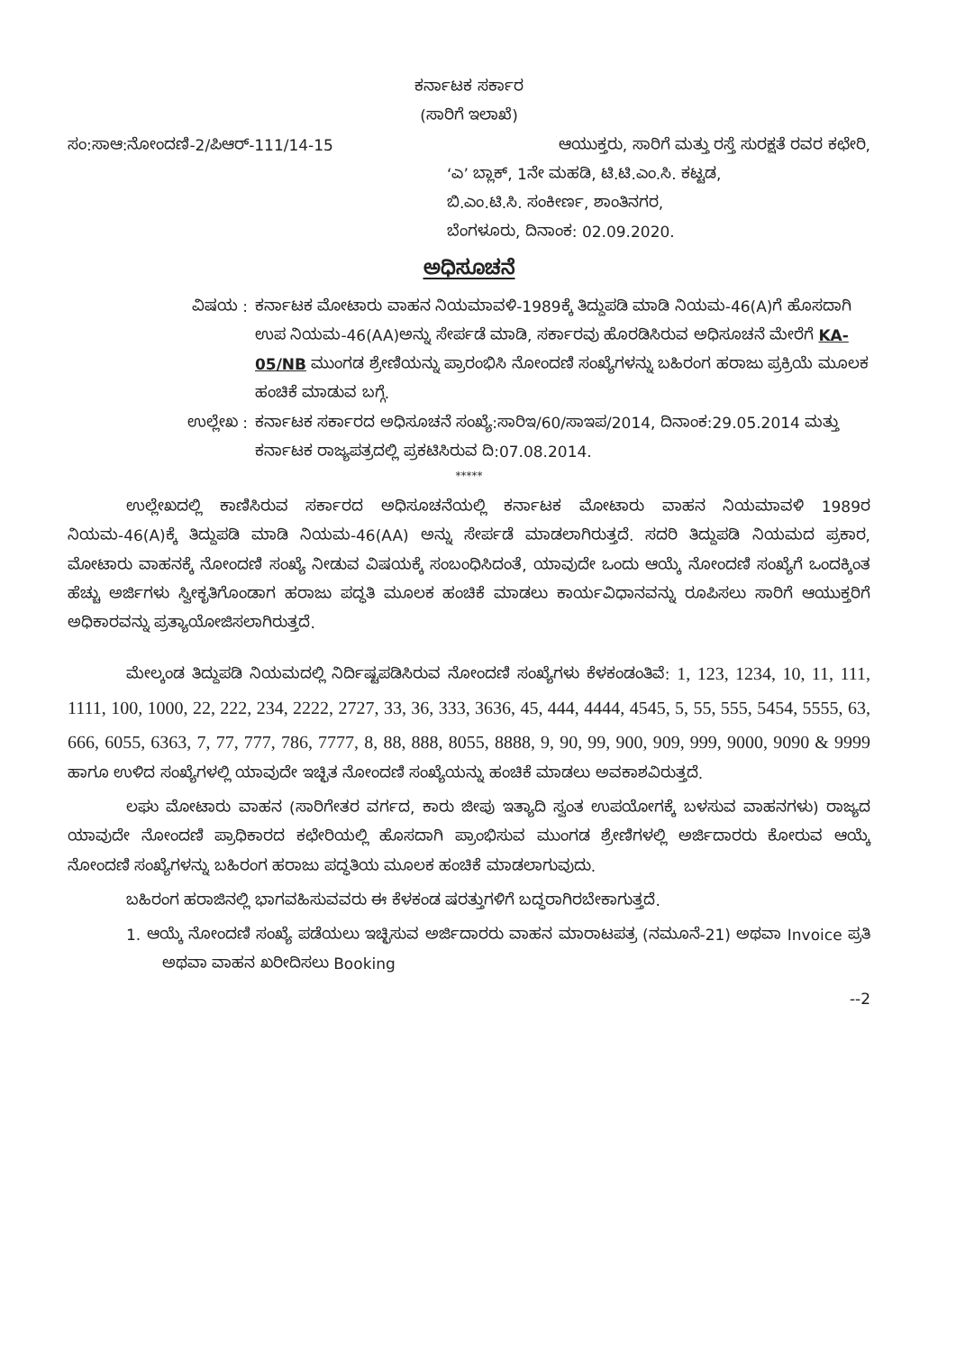ಕರ್ನಾಟಕ ಸರ್ಕಾರ
(ಸಾರಿಗೆ ಇಲಾಖೆ)
ಸಂ:ಸಾಆ:ನೋಂದಣಿ-2/ಪಿಆರ್-111/14-15
ಆಯುಕ್ತರು, ಸಾರಿಗೆ ಮತ್ತು ರಸ್ತೆ ಸುರಕ್ಷತೆ ರವರ ಕಛೇರಿ,
‘ಎ’ ಬ್ಲಾಕ್, 1ನೇ ಮಹಡಿ, ಟಿ.ಟಿ.ಎಂ.ಸಿ. ಕಟ್ಟಡ,
ಬಿ.ಎಂ.ಟಿ.ಸಿ. ಸಂಕೀರ್ಣ, ಶಾಂತಿನಗರ,
ಬೆಂಗಳೂರು, ದಿನಾಂಕ: 02.09.2020.
ಅಧಿಸೂಚನೆ
ವಿಷಯ : ಕರ್ನಾಟಕ ಮೋಟಾರು ವಾಹನ ನಿಯಮಾವಳಿ-1989ಕ್ಕೆ ತಿದ್ದುಪಡಿ ಮಾಡಿ ನಿಯಮ-46(A)ಗೆ ಹೊಸದಾಗಿ ಉಪ ನಿಯಮ-46(AA)ಅನ್ನು ಸೇರ್ಪಡೆ ಮಾಡಿ, ಸರ್ಕಾರವು ಹೊರಡಿಸಿರುವ ಅಧಿಸೂಚನೆ ಮೇರೆಗೆ KA-05/NB ಮುಂಗಡ ಶ್ರೇಣಿಯನ್ನು ಪ್ರಾರಂಭಿಸಿ ನೋಂದಣಿ ಸಂಖ್ಯೆಗಳನ್ನು ಬಹಿರಂಗ ಹರಾಜು ಪ್ರಕ್ರಿಯೆ ಮೂಲಕ ಹಂಚಿಕೆ ಮಾಡುವ ಬಗ್ಗೆ.
ಉಲ್ಲೇಖ : ಕರ್ನಾಟಕ ಸರ್ಕಾರದ ಅಧಿಸೂಚನೆ ಸಂಖ್ಯೆ:ಸಾರಿಇ/60/ಸಾಇಪ/2014, ದಿನಾಂಕ:29.05.2014 ಮತ್ತು ಕರ್ನಾಟಕ ರಾಜ್ಯಪತ್ರದಲ್ಲಿ ಪ್ರಕಟಿಸಿರುವ ದಿ:07.08.2014.
*****
ಉಲ್ಲೇಖದಲ್ಲಿ ಕಾಣಿಸಿರುವ ಸರ್ಕಾರದ ಅಧಿಸೂಚನೆಯಲ್ಲಿ ಕರ್ನಾಟಕ ಮೋಟಾರು ವಾಹನ ನಿಯಮಾವಳಿ 1989ರ ನಿಯಮ-46(A)ಕ್ಕೆ ತಿದ್ದುಪಡಿ ಮಾಡಿ ನಿಯಮ-46(AA) ಅನ್ನು ಸೇರ್ಪಡೆ ಮಾಡಲಾಗಿರುತ್ತದೆ. ಸದರಿ ತಿದ್ದುಪಡಿ ನಿಯಮದ ಪ್ರಕಾರ, ಮೋಟಾರು ವಾಹನಕ್ಕೆ ನೋಂದಣಿ ಸಂಖ್ಯೆ ನೀಡುವ ವಿಷಯಕ್ಕೆ ಸಂಬಂಧಿಸಿದಂತೆ, ಯಾವುದೇ ಒಂದು ಆಯ್ಕೆ ನೋಂದಣಿ ಸಂಖ್ಯೆಗೆ ಒಂದಕ್ಕಿಂತ ಹೆಚ್ಚು ಅರ್ಜಿಗಳು ಸ್ವೀಕೃತಿಗೊಂಡಾಗ ಹರಾಜು ಪದ್ಧತಿ ಮೂಲಕ ಹಂಚಿಕೆ ಮಾಡಲು ಕಾರ್ಯವಿಧಾನವನ್ನು ರೂಪಿಸಲು ಸಾರಿಗೆ ಆಯುಕ್ತರಿಗೆ ಅಧಿಕಾರವನ್ನು ಪ್ರತ್ಯಾಯೋಜಿಸಲಾಗಿರುತ್ತದೆ.
ಮೇಲ್ಕಂಡ ತಿದ್ದುಪಡಿ ನಿಯಮದಲ್ಲಿ ನಿರ್ದಿಷ್ಟಪಡಿಸಿರುವ ನೋಂದಣಿ ಸಂಖ್ಯೆಗಳು ಕೆಳಕಂಡಂತಿವೆ: 1, 123, 1234, 10, 11, 111, 1111, 100, 1000, 22, 222, 234, 2222, 2727, 33, 36, 333, 3636, 45, 444, 4444, 4545, 5, 55, 555, 5454, 5555, 63, 666, 6055, 6363, 7, 77, 777, 786, 7777, 8, 88, 888, 8055, 8888, 9, 90, 99, 900, 909, 999, 9000, 9090 & 9999 ಹಾಗೂ ಉಳಿದ ಸಂಖ್ಯೆಗಳಲ್ಲಿ ಯಾವುದೇ ಇಚ್ಛಿತ ನೋಂದಣಿ ಸಂಖ್ಯೆಯನ್ನು ಹಂಚಿಕೆ ಮಾಡಲು ಅವಕಾಶವಿರುತ್ತದೆ.
ಲಘು ಮೋಟಾರು ವಾಹನ (ಸಾರಿಗೇತರ ವರ್ಗದ, ಕಾರು ಜೀಪು ಇತ್ಯಾದಿ ಸ್ವಂತ ಉಪಯೋಗಕ್ಕೆ ಬಳಸುವ ವಾಹನಗಳು) ರಾಜ್ಯದ ಯಾವುದೇ ನೋಂದಣಿ ಪ್ರಾಧಿಕಾರದ ಕಛೇರಿಯಲ್ಲಿ ಹೊಸದಾಗಿ ಪ್ರಾಂಭಿಸುವ ಮುಂಗಡ ಶ್ರೇಣಿಗಳಲ್ಲಿ ಅರ್ಜಿದಾರರು ಕೋರುವ ಆಯ್ಕೆ ನೋಂದಣಿ ಸಂಖ್ಯೆಗಳನ್ನು ಬಹಿರಂಗ ಹರಾಜು ಪದ್ಧತಿಯ ಮೂಲಕ ಹಂಚಿಕೆ ಮಾಡಲಾಗುವುದು.
ಬಹಿರಂಗ ಹರಾಜಿನಲ್ಲಿ ಭಾಗವಹಿಸುವವರು ಈ ಕೆಳಕಂಡ ಷರತ್ತುಗಳಿಗೆ ಬದ್ಧರಾಗಿರಬೇಕಾಗುತ್ತದೆ.
1. ಆಯ್ಕೆ ನೋಂದಣಿ ಸಂಖ್ಯೆ ಪಡೆಯಲು ಇಚ್ಛಿಸುವ ಅರ್ಜಿದಾರರು ವಾಹನ ಮಾರಾಟಪತ್ರ (ನಮೂನೆ-21) ಅಥವಾ Invoice ಪ್ರತಿ ಅಥವಾ ವಾಹನ ಖರೀದಿಸಲು Booking
--2